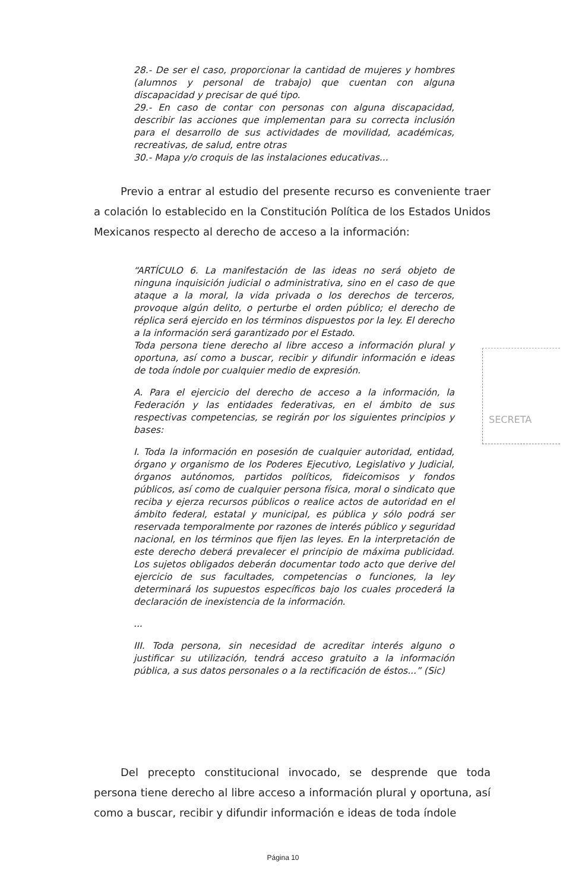28.- De ser el caso, proporcionar la cantidad de mujeres y hombres (alumnos y personal de trabajo) que cuentan con alguna discapacidad y precisar de qué tipo.
29.- En caso de contar con personas con alguna discapacidad, describir las acciones que implementan para su correcta inclusión para el desarrollo de sus actividades de movilidad, académicas, recreativas, de salud, entre otras
30.- Mapa y/o croquis de las instalaciones educativas...
Previo a entrar al estudio del presente recurso es conveniente traer a colación lo establecido en la Constitución Política de los Estados Unidos Mexicanos respecto al derecho de acceso a la información:
“ARTÍCULO 6. La manifestación de las ideas no será objeto de ninguna inquisición judicial o administrativa, sino en el caso de que ataque a la moral, la vida privada o los derechos de terceros, provoque algún delito, o perturbe el orden público; el derecho de réplica será ejercido en los términos dispuestos por la ley. El derecho a la información será garantizado por el Estado.
Toda persona tiene derecho al libre acceso a información plural y oportuna, así como a buscar, recibir y difundir información e ideas de toda índole por cualquier medio de expresión.
A. Para el ejercicio del derecho de acceso a la información, la Federación y las entidades federativas, en el ámbito de sus respectivas competencias, se regirán por los siguientes principios y bases:
I. Toda la información en posesión de cualquier autoridad, entidad, órgano y organismo de los Poderes Ejecutivo, Legislativo y Judicial, órganos autónomos, partidos políticos, fideicomisos y fondos públicos, así como de cualquier persona física, moral o sindicato que reciba y ejerza recursos públicos o realice actos de autoridad en el ámbito federal, estatal y municipal, es pública y sólo podrá ser reservada temporalmente por razones de interés público y seguridad nacional, en los términos que fijen las leyes. En la interpretación de este derecho deberá prevalecer el principio de máxima publicidad. Los sujetos obligados deberán documentar todo acto que derive del ejercicio de sus facultades, competencias o funciones, la ley determinará los supuestos específicos bajo los cuales procederá la declaración de inexistencia de la información.
...
III. Toda persona, sin necesidad de acreditar interés alguno o justificar su utilización, tendrá acceso gratuito a la información pública, a sus datos personales o a la rectificación de éstos...” (Sic)
SECRETA
Del precepto constitucional invocado, se desprende que toda persona tiene derecho al libre acceso a información plural y oportuna, así como a buscar, recibir y difundir información e ideas de toda índole
Página 10